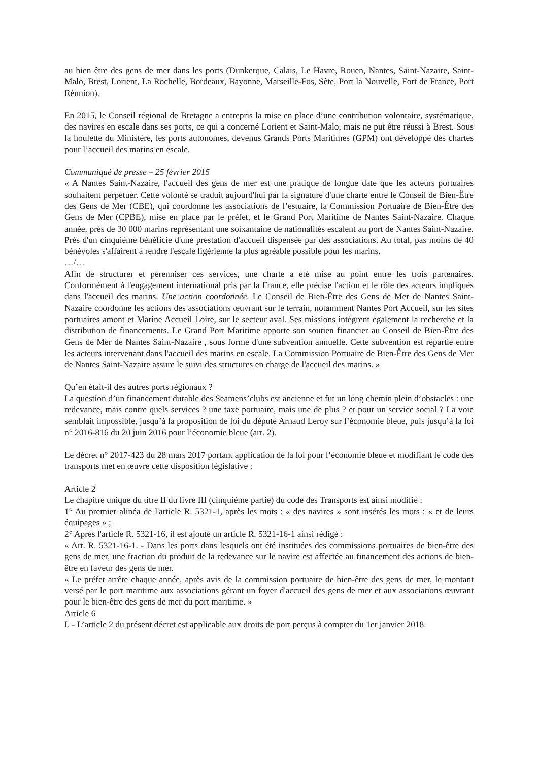au bien être des gens de mer dans les ports (Dunkerque, Calais, Le Havre, Rouen, Nantes, Saint-Nazaire, Saint-Malo, Brest, Lorient, La Rochelle, Bordeaux, Bayonne, Marseille-Fos, Sète, Port la Nouvelle, Fort de France, Port Réunion).
En 2015, le Conseil régional de Bretagne a entrepris la mise en place d’une contribution volontaire, systématique, des navires en escale dans ses ports, ce qui a concerné Lorient et Saint-Malo, mais ne put être réussi à Brest. Sous la houlette du Ministère, les ports autonomes, devenus Grands Ports Maritimes (GPM) ont développé des chartes pour l’accueil des marins en escale.
Communiqué de presse – 25 février 2015
« A Nantes Saint-Nazaire, l'accueil des gens de mer est une pratique de longue date que les acteurs portuaires souhaitent perpétuer. Cette volonté se traduit aujourd'hui par la signature d'une charte entre le Conseil de Bien-Être des Gens de Mer (CBE), qui coordonne les associations de l’estuaire, la Commission Portuaire de Bien-Être des Gens de Mer (CPBE), mise en place par le préfet, et le Grand Port Maritime de Nantes Saint-Nazaire. Chaque année, près de 30 000 marins représentant une soixantaine de nationalités escalent au port de Nantes Saint-Nazaire. Près d'un cinquième bénéficie d'une prestation d'accueil dispensée par des associations. Au total, pas moins de 40 bénévoles s'affairent à rendre l'escale ligérienne la plus agréable possible pour les marins.
…/…
Afin de structurer et pérenniser ces services, une charte a été mise au point entre les trois partenaires. Conformément à l'engagement international pris par la France, elle précise l'action et le rôle des acteurs impliqués dans l'accueil des marins. Une action coordonnée. Le Conseil de Bien-Être des Gens de Mer de Nantes Saint-Nazaire coordonne les actions des associations œuvrant sur le terrain, notamment Nantes Port Accueil, sur les sites portuaires amont et Marine Accueil Loire, sur le secteur aval. Ses missions intègrent également la recherche et la distribution de financements. Le Grand Port Maritime apporte son soutien financier au Conseil de Bien-Être des Gens de Mer de Nantes Saint-Nazaire , sous forme d'une subvention annuelle. Cette subvention est répartie entre les acteurs intervenant dans l'accueil des marins en escale. La Commission Portuaire de Bien-Être des Gens de Mer de Nantes Saint-Nazaire assure le suivi des structures en charge de l'accueil des marins. »
Qu’en était-il des autres ports régionaux ?
La question d’un financement durable des Seamens’clubs est ancienne et fut un long chemin plein d’obstacles : une redevance, mais contre quels services ? une taxe portuaire, mais une de plus ? et pour un service social ? La voie semblait impossible, jusqu’à la proposition de loi du député Arnaud Leroy sur l’économie bleue, puis jusqu’à la loi n° 2016-816 du 20 juin 2016 pour l’économie bleue (art. 2).
Le décret n° 2017-423 du 28 mars 2017 portant application de la loi pour l’économie bleue et modifiant le code des transports met en œuvre cette disposition législative :
Article 2
Le chapitre unique du titre II du livre III (cinquième partie) du code des Transports est ainsi modifié :
1° Au premier alinéa de l'article R. 5321-1, après les mots : « des navires » sont insérés les mots : « et de leurs équipages » ;
2° Après l'article R. 5321-16, il est ajouté un article R. 5321-16-1 ainsi rédigé :
« Art. R. 5321-16-1. - Dans les ports dans lesquels ont été instituées des commissions portuaires de bien-être des gens de mer, une fraction du produit de la redevance sur le navire est affectée au financement des actions de bien-être en faveur des gens de mer.
« Le préfet arrête chaque année, après avis de la commission portuaire de bien-être des gens de mer, le montant versé par le port maritime aux associations gérant un foyer d'accueil des gens de mer et aux associations œuvrant pour le bien-être des gens de mer du port maritime. »
Article 6
I. - L’article 2 du présent décret est applicable aux droits de port perçus à compter du 1er janvier 2018.